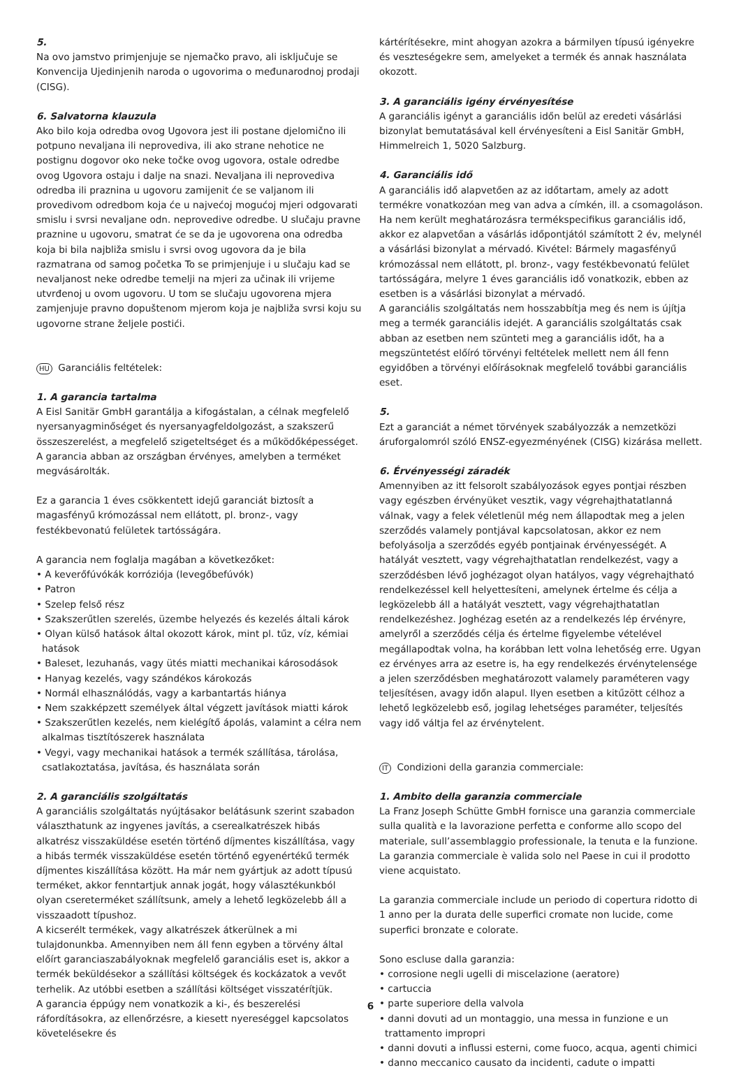5.
Na ovo jamstvo primjenjuje se njemačko pravo, ali isključuje se Konvencija Ujedinjenih naroda o ugovorima o međunarodnoj prodaji (CISG).
6. Salvatorna klauzula
Ako bilo koja odredba ovog Ugovora jest ili postane djelomično ili potpuno nevaljana ili neprovediva, ili ako strane nehotice ne postignu dogovor oko neke točke ovog ugovora, ostale odredbe ovog Ugovora ostaju i dalje na snazi. Nevaljana ili neprovediva odredba ili praznina u ugovoru zamijenit će se valjanom ili provedivom odredbom koja će u najvećoj mogućoj mjeri odgovarati smislu i svrsi nevaljane odn. neprovedive odredbe. U slučaju pravne praznine u ugovoru, smatrat će se da je ugovorena ona odredba koja bi bila najbliža smislu i svrsi ovog ugovora da je bila razmatrana od samog početka To se primjenjuje i u slučaju kad se nevaljanost neke odredbe temelji na mjeri za učinak ili vrijeme utvrđenoj u ovom ugovoru. U tom se slučaju ugovorena mjera zamjenjuje pravno dopuštenom mjerom koja je najbliža svrsi koju su ugovorne strane željele postići.
HU Garanciális feltételek:
1. A garancia tartalma
A Eisl Sanitär GmbH garantálja a kifogástalan, a célnak megfelelő nyersanyagminőséget és nyersanyagfeldolgozást, a szakszerű összeszerelést, a megfelelő szigeteltséget és a működőképességet. A garancia abban az országban érvényes, amelyben a terméket megvásárolták.
Ez a garancia 1 éves csökkentett idejű garanciát biztosít a magasfényű krómozással nem ellátott, pl. bronz-, vagy festékbevonatú felületek tartósságára.
A garancia nem foglalja magában a következőket:
• A keverőfúvókák korróziója (levegőbefúvók)
• Patron
• Szelep felső rész
• Szakszerűtlen szerelés, üzembe helyezés és kezelés általi károk
• Olyan külső hatások által okozott károk, mint pl. tűz, víz, kémiai hatások
• Baleset, lezuhanás, vagy ütés miatti mechanikai károsodások
• Hanyag kezelés, vagy szándékos károkozás
• Normál elhasználódás, vagy a karbantartás hiánya
• Nem szakképzett személyek által végzett javítások miatti károk
• Szakszerűtlen kezelés, nem kielégítő ápolás, valamint a célra nem alkalmas tisztítószerek használata
• Vegyi, vagy mechanikai hatások a termék szállítása, tárolása, csatlakoztatása, javítása, és használata során
2. A garanciális szolgáltatás
A garanciális szolgáltatás nyújtásakor belátásunk szerint szabadon választhatunk az ingyenes javítás, a cserealkatrészek hibás alkatrész visszaküldése esetén történő díjmentes kiszállítása, vagy a hibás termék visszaküldése esetén történő egyenértékű termék díjmentes kiszállítása között. Ha már nem gyártjuk az adott típusú terméket, akkor fenntartjuk annak jogát, hogy választékunkból olyan csereterméket szállítsunk, amely a lehető legközelebb áll a visszaadott típushoz.
A kicserélt termékek, vagy alkatrészek átkerülnek a mi tulajdonunkba. Amennyiben nem áll fenn egyben a törvény által előírt garanciaszabályoknak megfelelő garanciális eset is, akkor a termék beküldésekor a szállítási költségek és kockázatok a vevőt terhelik. Az utóbbi esetben a szállítási költséget visszatérítjük.
A garancia éppúgy nem vonatkozik a ki-, és beszerelési ráfordításokra, az ellenőrzésre, a kiesett nyereséggel kapcsolatos követelésekre és
kártérítésekre, mint ahogyan azokra a bármilyen típusú igényekre és veszteségekre sem, amelyeket a termék és annak használata okozott.
3. A garanciális igény érvényesítése
A garanciális igényt a garanciális időn belül az eredeti vásárlási bizonylat bemutatásával kell érvényesíteni a Eisl Sanitär GmbH, Himmelreich 1, 5020 Salzburg.
4. Garanciális idő
A garanciális idő alapvetően az az időtartam, amely az adott termékre vonatkozóan meg van adva a címkén, ill. a csomagoláson. Ha nem került meghatározásra termékspecifikus garanciális idő, akkor ez alapvetőan a vásárlás időpontjától számított 2 év, melynél a vásárlási bizonylat a mérvadó. Kivétel: Bármely magasfényű krómozással nem ellátott, pl. bronz-, vagy festékbevonatú felület tartósságára, melyre 1 éves garanciális idő vonatkozik, ebben az esetben is a vásárlási bizonylat a mérvadó.
A garanciális szolgáltatás nem hosszabbítja meg és nem is újítja meg a termék garanciális idejét. A garanciális szolgáltatás csak abban az esetben nem szünteti meg a garanciális időt, ha a megszüntetést előíró törvényi feltételek mellett nem áll fenn egyidőben a törvényi előírásoknak megfelelő további garanciális eset.
5.
Ezt a garanciát a német törvények szabályozzák a nemzetközi áruforgalomról szóló ENSZ-egyezményének (CISG) kizárása mellett.
6. Érvényességi záradék
Amennyiben az itt felsorolt szabályozások egyes pontjai részben vagy egészben érvényüket vesztik, vagy végrehajthatatlanná válnak, vagy a felek véletlenül még nem állapodtak meg a jelen szerződés valamely pontjával kapcsolatosan, akkor ez nem befolyásolja a szerződés egyéb pontjainak érvényességét. A hatályát vesztett, vagy végrehajthatatlan rendelkezést, vagy a szerződésben lévő joghézagot olyan hatályos, vagy végrehajtható rendelkezéssel kell helyettesíteni, amelynek értelme és célja a legközelebb áll a hatályát vesztett, vagy végrehajthatatlan rendelkezéshez. Joghézag esetén az a rendelkezés lép érvényre, amelyről a szerződés célja és értelme figyelembe vételével megállapodtak volna, ha korábban lett volna lehetőség erre. Ugyan ez érvényes arra az esetre is, ha egy rendelkezés érvénytelensége a jelen szerződésben meghatározott valamely paraméteren vagy teljesítésen, avagy időn alapul. Ilyen esetben a kitűzött célhoz a lehető legközelebb eső, jogilag lehetséges paraméter, teljesítés vagy idő váltja fel az érvénytelent.
IT Condizioni della garanzia commerciale:
1. Ambito della garanzia commerciale
La Franz Joseph Schütte GmbH fornisce una garanzia commerciale sulla qualità e la lavorazione perfetta e conforme allo scopo del materiale, sull’assemblaggio professionale, la tenuta e la funzione. La garanzia commerciale è valida solo nel Paese in cui il prodotto viene acquistato.
La garanzia commerciale include un periodo di copertura ridotto di 1 anno per la durata delle superfici cromate non lucide, come superfici bronzate e colorate.
Sono escluse dalla garanzia:
• corrosione negli ugelli di miscelazione (aeratore)
• cartuccia
• parte superiore della valvola
• danni dovuti ad un montaggio, una messa in funzione e un trattamento impropri
• danni dovuti a influssi esterni, come fuoco, acqua, agenti chimici
• danno meccanico causato da incidenti, cadute o impatti
6